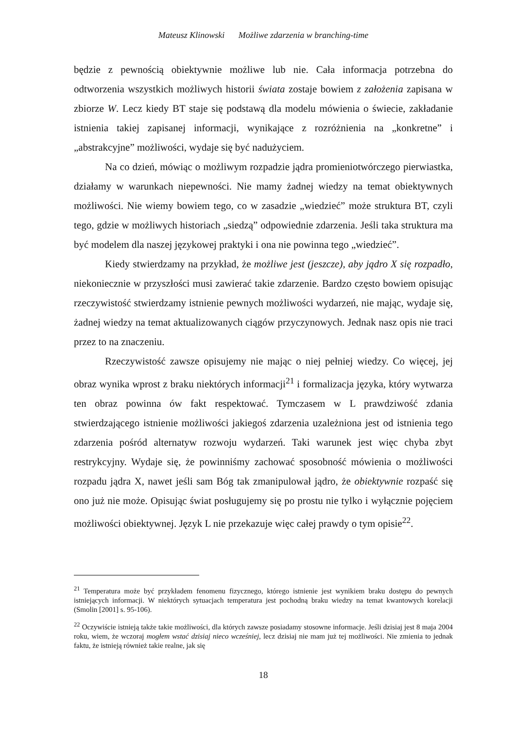Mateusz Klinowski Możliwe zdarzenia w branching-time
będzie z pewnością obiektywnie możliwe lub nie. Cała informacja potrzebna do odtworzenia wszystkich możliwych historii świata zostaje bowiem z założenia zapisana w zbiorze W. Lecz kiedy BT staje się podstawą dla modelu mówienia o świecie, zakładanie istnienia takiej zapisanej informacji, wynikające z rozróżnienia na „konkretne” i „abstrakcyjne” możliwości, wydaje się być nadużyciem.
Na co dzień, mówiąc o możliwym rozpadzie jądra promieniotwórczego pierwiastka, działamy w warunkach niepewności. Nie mamy żadnej wiedzy na temat obiektywnych możliwości. Nie wiemy bowiem tego, co w zasadzie „wiedzieć” może struktura BT, czyli tego, gdzie w możliwych historiach „siedzą” odpowiednie zdarzenia. Jeśli taka struktura ma być modelem dla naszej językowej praktyki i ona nie powinna tego „wiedzieć”.
Kiedy stwierdzamy na przykład, że możliwe jest (jeszcze), aby jądro X się rozpadło, niekoniecznie w przyszłości musi zawierać takie zdarzenie. Bardzo często bowiem opisując rzeczywistość stwierdzamy istnienie pewnych możliwości wydarzeń, nie mając, wydaje się, żadnej wiedzy na temat aktualizowanych ciągów przyczynowych. Jednak nasz opis nie traci przez to na znaczeniu.
Rzeczywistość zawsze opisujemy nie mając o niej pełniej wiedzy. Co więcej, jej obraz wynika wprost z braku niektórych informacji<sup>21</sup> i formalizacja języka, który wytwarza ten obraz powinna ów fakt respektować. Tymczasem w L prawdziwość zdania stwierdzającego istnienie możliwości jakiegoś zdarzenia uzależniona jest od istnienia tego zdarzenia pośród alternatyw rozwoju wydarzeń. Taki warunek jest więc chyba zbyt restrykcyjny. Wydaje się, że powinniśmy zachować sposobność mówienia o możliwości rozpadu jądra X, nawet jeśli sam Bóg tak zmanipulował jądro, że obiektywnie rozpaść się ono już nie może. Opisując świat posługujemy się po prostu nie tylko i wyłącznie pojęciem możliwości obiektywnej. Język L nie przekazuje więc całej prawdy o tym opisie<sup>22</sup>.
<sup>21</sup> Temperatura może być przykładem fenomenu fizycznego, którego istnienie jest wynikiem braku dostępu do pewnych istniejących informacji. W niektórych sytuacjach temperatura jest pochodną braku wiedzy na temat kwantowych korelacji (Smolin [2001] s. 95-106).
<sup>22</sup> Oczywiście istnieją także takie możliwości, dla których zawsze posiadamy stosowne informacje. Jeśli dzisiaj jest 8 maja 2004 roku, wiem, że wczoraj mogłem wstać dzisiaj nieco wcześniej, lecz dzisiaj nie mam już tej możliwości. Nie zmienia to jednak faktu, że istnieją również takie realne, jak się
18